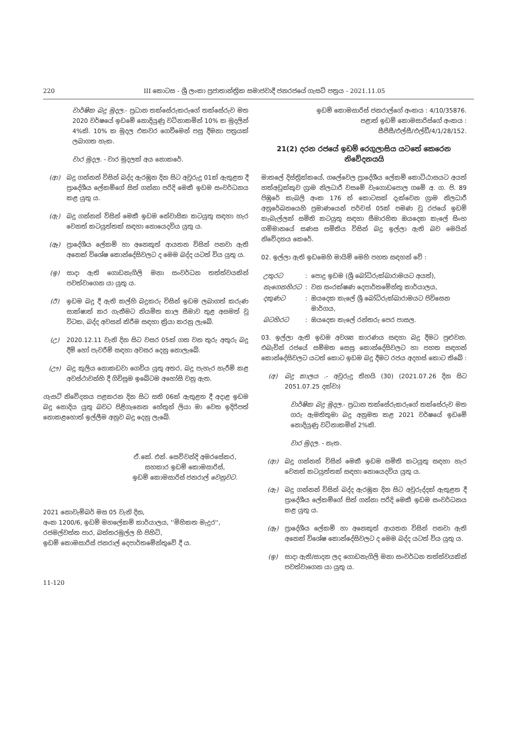220 III කොටස - ශ්‍රී ලංකා ප්‍රජාතාන්ත්‍රික සමාජවාදී ජනරජයේ ගැසට් පත්‍රය - 2021.11.05
වාර්ෂික බදු මුදල.- ප්‍රධාන තක්සේරුකරුගේ තක්සේරුව මත 2020 වර්ෂයේ ඉඩමේ නොදියුණු වටිනාකමින් 10% ක මුදලින් 4%කි. 10% ක මුදල එකවර ගෙවීමෙන් පසු දීමනා පත්‍රයක් ලබාගත හැක.
වාර මුදල. - වාර මුදලක් අය නොකරේ.
(ආ) බදු ගන්නන් විසින් බද්ද ඇරඹුන දින සිට අවුරුදු 01ක් ඇතුළත දී ප්‍රාදේශීය ලේකම්ගේ සිත් ගන්නා පරිදි මෙකී ඉඩම සංවර්ධනය කළ යුතු ය.
(ඇ) බදු ගන්නන් විසින් මෙකී ඉඩම නේවාසික කටයුතු සඳහා හැර වෙනත් කටයුත්තක් සඳහා නොයෙදවිය යුතු ය.
(ඈ) ප්‍රාදේශීය ලේකම් හා අනෙකුත් ආයතන විසින් පනවා ඇති අනෙක් විශේෂ කොන්දේසිවලට ද මෙම බද්ද යටත් විය යුතු ය.
(ඉ) සාදා ඇති ගොඩනැගිලි මනා සංවර්ධන තත්ත්වයකින් පවත්වාගෙන යා යුතු ය.
(ඊ) ඉඩම බදු දී ඇති කල්හි බදුකරු විසින් ඉඩම ලබාගත් කරුණ සාක්ෂාත් කර ගැනීමට නියමිත කාල සීමාව තුළ අසමත් වූ විටක, බද්ද අවසන් කිරීම සඳහා ක්‍රියා කරනු ලැබේ.
(උ) 2020.12.11 වැනි දින සිට වසර 05ක් ගත වන තුරු අතුරු බදු දීම් හෝ පැවරීම් සඳහා අවසර දෙනු නොලැබේ.
(ඌ) බදු කුලිය නොකඩවා ගෙවිය යුතු අතර, බදු පැහැර හැරීම් කළ අවස්ථාවන්හි දී ගිවිසුම ඉබේටම අහෝසි වනු ඇත.
ගැසට් නිවේදනය පළකරන දින සිට සති 06ක් ඇතුළත දී අදාළ ඉඩම බදු නොදිය යුතු බවට පිළිගැනෙන හේතුන් ලියා මා වෙත ඉදිරිපත් නොකළහොත් ඉල්ලීම අනුව බදු දෙනු ලැබේ.
ඒ.කේ. එන්. සෙව්වන්දි අමරසේකර,
සහකාර ඉඩම් කොමසාරිස්,
ඉඩම් කොමසාරිස් ජනරාල් වෙනුවට.
2021 නොවැම්බර් මස 05 වැනි දින,
අංක 1200/6, ඉඩම් මහලේකම් කාර්යාලය, ''මිහිකත මැදුර'',
රජමල්වත්ත පාර, බත්තරමුල්ල හි පිහිටි,
ඉඩම් කොමසාරිස් ජනරාල් දෙපාර්තමේන්තුවේ දී ය.
11-120
ඉඩම් කොමසාරිස් ජනරාල්ගේ අංකය : 4/10/35876.
පළාත් ඉඩම් කොමසාරිස්ගේ අංකය :
සීපීසී/එල්සී/එල්ඩී/4/1/28/152.
21(2) දරන රජයේ ඉඩම් රෙගුලාසිය යටතේ කෙරෙන නිවේදනයයි
මාතලේ දිස්ත්‍රික්කයේ, ගලේවෙල ප්‍රාදේශීය ලේකම් කොට්ඨාසයට අයත් හත්අඩුක්කුව ග්‍රාම නිලධාරී වසමේ වැගොඩපොල ගමේ අ. ග. පි. 89 පිඹුරේ කැබලි අංක 176 න් කොටසක් දැක්වෙන ග්‍රාම නිලධාරී අනුරේඛනයෙහි ප්‍රමාණයෙන් පර්චස් 05ක් පමණ වූ රජයේ ඉඩම් කැබැල්ලක් සමිති කටයුතු සඳහා සීමාරහිත ඔයදෙක කැලේ සිංහ ගම්මානයේ සණස සමිතිය විසින් බදු ඉල්ලා ඇති බව මෙයින් නිවේදනය කෙරේ.
02. ඉල්ලා ඇති ඉඩමෙහි මායිම් මෙහි පහත සඳහන් වේ :
| උතුරට | : | පොදු ඉඩම (ශ්‍රී බෝධිරුක්ඛාරාමයට අයත්), |
| නැගෙනහිරට | : | වන සංරක්ෂණ දෙපාර්තමේන්තු කාර්යාලය, |
| දකුණට | : | ඔයදෙක කැලේ ශ්‍රී බෝධිරුක්ඛාරාමයට පිවිසෙන මාර්ගය, |
| බටහිරට | : | ඔයදෙක කැලේ රන්තරු පෙර පාසල. |
03. ඉල්ලා ඇති ඉඩම අවශ්‍ය කාරණය සඳහා බදු දීමට පුළුවන. එබැවින් රජයේ සම්මත සෙසු කොන්දේසිවලට හා පහත සඳහන් කොන්දේසිවලට යටත් කොට ඉඩම බදු දීමට රජය අදහස් කොට තිබේ :
(අ) බදු කාලය .- අවුරුදු තිහයි (30) (2021.07.26 දින සිට 2051.07.25 දක්වා)
වාර්ෂික බදු මුදල.- ප්‍රධාන තක්සේරුකරුගේ තක්සේරුව මත ගරු ඇමතිතුමා බදු අනුමත කළ 2021 වර්ෂයේ ඉඩමේ නොදියුණු වටිනාකමින් 2%කි.
වාර මුදල. - නැත.
(ආ) බදු ගන්නන් විසින් මෙකී ඉඩම සමිති කටයුතු සඳහා හැර වෙනත් කටයුත්තක් සඳහා නොයෙදවිය යුතු ය.
(ඇ) බදු ගන්නන් විසින් බද්ද ඇරඹුන දින සිට අවුරුද්දක් ඇතුළත දී ප්‍රාදේශීය ලේකම්ගේ සිත් ගන්නා පරිදි මෙකී ඉඩම සංවර්ධනය කළ යුතු ය.
(ඈ) ප්‍රාදේශීය ලේකම් හා අනෙකුත් ආයතන විසින් පනවා ඇති අනෙක් විශේෂ කොන්දේසිවලට ද මෙම බද්ද යටත් විය යුතු ය.
(ඉ) සාදා ඇති/සාදන ලද ගොඩනැගිලි මනා සංවර්ධන තත්ත්වයකින් පවත්වාගෙන යා යුතු ය.